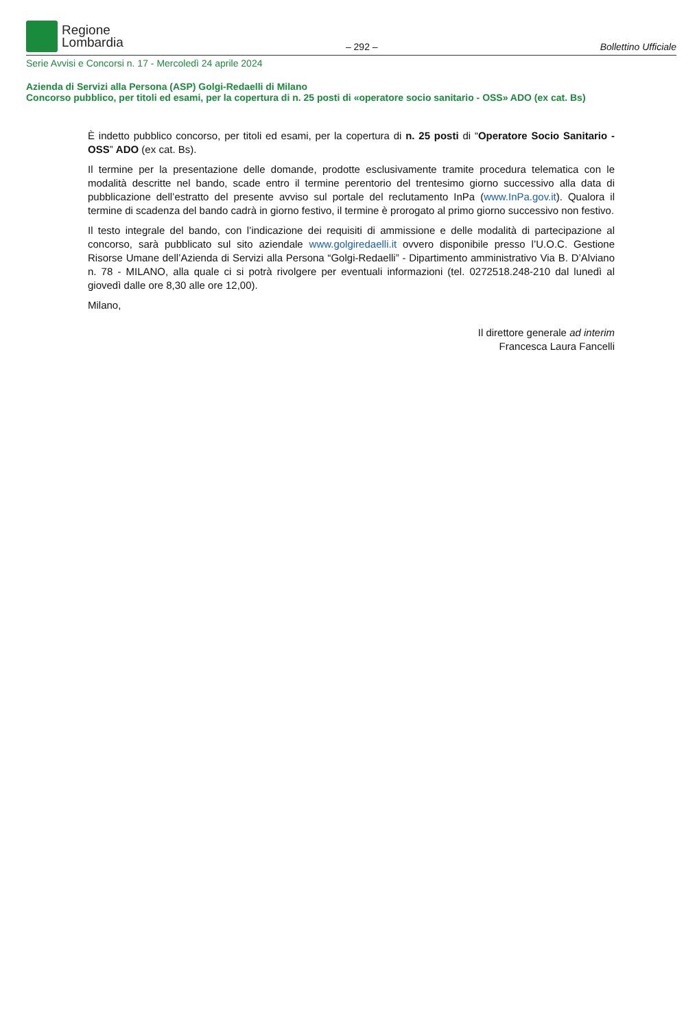Regione
Lombardia
– 292 –
Bollettino Ufficiale
Serie Avvisi e Concorsi n. 17 - Mercoledì 24 aprile 2024
Azienda di Servizi alla Persona (ASP) Golgi-Redaelli di Milano
Concorso pubblico, per titoli ed esami, per la copertura di n. 25 posti di «operatore socio sanitario - OSS» ADO (ex cat. Bs)
È indetto pubblico concorso, per titoli ed esami, per la copertura di n. 25 posti di “Operatore Socio Sanitario - OSS” ADO (ex cat. Bs).
Il termine per la presentazione delle domande, prodotte esclusivamente tramite procedura telematica con le modalità descritte nel bando, scade entro il termine perentorio del trentesimo giorno successivo alla data di pubblicazione dell’estratto del presente avviso sul portale del reclutamento InPa (www.InPa.gov.it). Qualora il termine di scadenza del bando cadrà in giorno festivo, il termine è prorogato al primo giorno successivo non festivo.
Il testo integrale del bando, con l’indicazione dei requisiti di ammissione e delle modalità di partecipazione al concorso, sarà pubblicato sul sito aziendale www.golgiredaelli.it ovvero disponibile presso l’U.O.C. Gestione Risorse Umane dell’Azienda di Servizi alla Persona “Golgi-Redaelli” - Dipartimento amministrativo Via B. D’Alviano n. 78 - MILANO, alla quale ci si potrà rivolgere per eventuali informazioni (tel. 0272518.248-210 dal lunedì al giovedì dalle ore 8,30 alle ore 12,00).
Milano,
Il direttore generale ad interim
Francesca Laura Fancelli